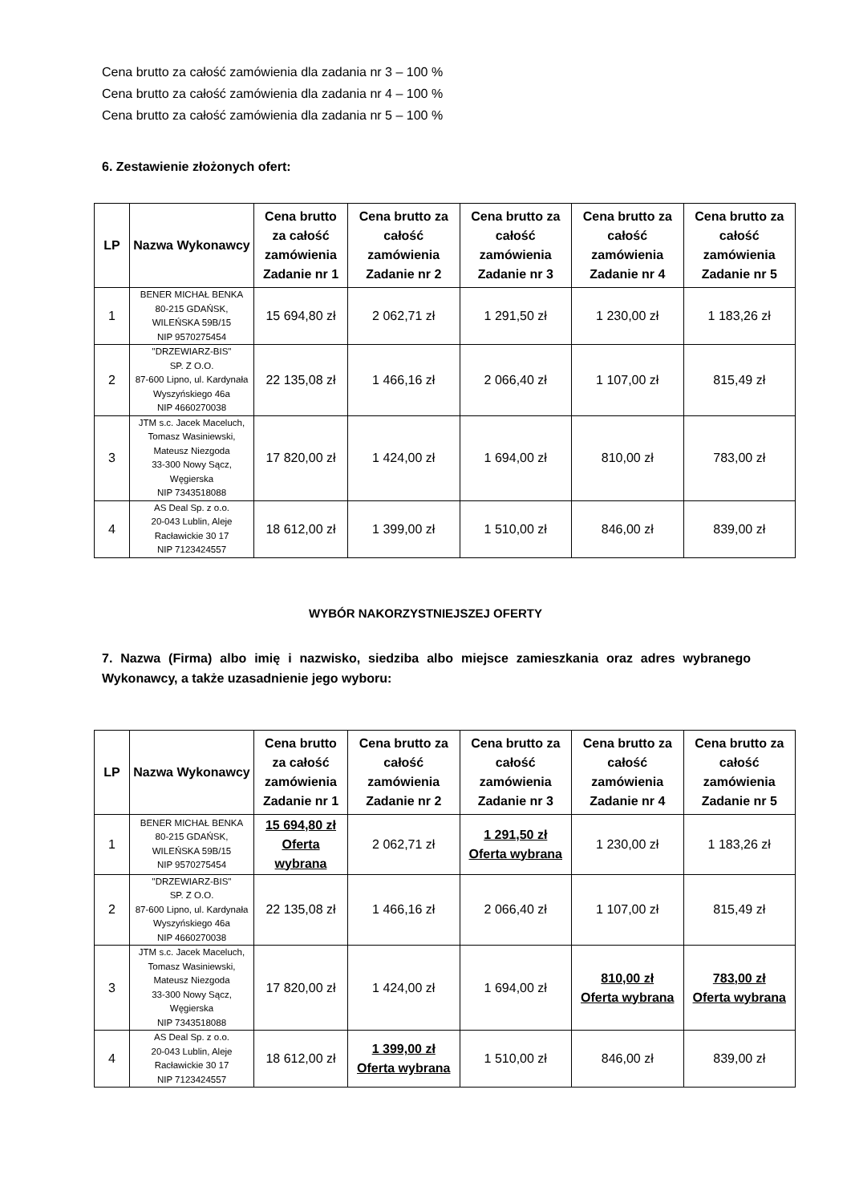Cena brutto za całość zamówienia dla zadania nr 3 – 100 %
Cena brutto za całość zamówienia dla zadania nr 4 – 100 %
Cena brutto za całość zamówienia dla zadania nr 5 – 100 %
6. Zestawienie złożonych ofert:
| LP | Nazwa Wykonawcy | Cena brutto za całość zamówienia Zadanie nr 1 | Cena brutto za całość zamówienia Zadanie nr 2 | Cena brutto za całość zamówienia Zadanie nr 3 | Cena brutto za całość zamówienia Zadanie nr 4 | Cena brutto za całość zamówienia Zadanie nr 5 |
| --- | --- | --- | --- | --- | --- | --- |
| 1 | BENER MICHAŁ BENKA 80-215 GDAŃSK, WILEŃSKA 59B/15 NIP 9570275454 | 15 694,80 zł | 2 062,71 zł | 1 291,50 zł | 1 230,00 zł | 1 183,26 zł |
| 2 | "DRZEWIARZ-BIS" SP. Z O.O. 87-600 Lipno, ul. Kardynała Wyszyńskiego 46a NIP 4660270038 | 22 135,08 zł | 1 466,16 zł | 2 066,40 zł | 1 107,00 zł | 815,49 zł |
| 3 | JTM s.c. Jacek Maceluch, Tomasz Wasiniewski, Mateusz Niezgoda 33-300 Nowy Sącz, Węgierska NIP 7343518088 | 17 820,00 zł | 1 424,00 zł | 1 694,00 zł | 810,00 zł | 783,00 zł |
| 4 | AS Deal Sp. z o.o. 20-043 Lublin, Aleje Racławickie 30 17 NIP 7123424557 | 18 612,00 zł | 1 399,00 zł | 1 510,00 zł | 846,00 zł | 839,00 zł |
WYBÓR NAKORZYSTNIEJSZEJ OFERTY
7. Nazwa (Firma) albo imię i nazwisko, siedziba albo miejsce zamieszkania oraz adres wybranego Wykonawcy, a także uzasadnienie jego wyboru:
| LP | Nazwa Wykonawcy | Cena brutto za całość zamówienia Zadanie nr 1 | Cena brutto za całość zamówienia Zadanie nr 2 | Cena brutto za całość zamówienia Zadanie nr 3 | Cena brutto za całość zamówienia Zadanie nr 4 | Cena brutto za całość zamówienia Zadanie nr 5 |
| --- | --- | --- | --- | --- | --- | --- |
| 1 | BENER MICHAŁ BENKA 80-215 GDAŃSK, WILEŃSKA 59B/15 NIP 9570275454 | 15 694,80 zł Oferta wybrana | 2 062,71 zł | 1 291,50 zł Oferta wybrana | 1 230,00 zł | 1 183,26 zł |
| 2 | "DRZEWIARZ-BIS" SP. Z O.O. 87-600 Lipno, ul. Kardynała Wyszyńskiego 46a NIP 4660270038 | 22 135,08 zł | 1 466,16 zł | 2 066,40 zł | 1 107,00 zł | 815,49 zł |
| 3 | JTM s.c. Jacek Maceluch, Tomasz Wasiniewski, Mateusz Niezgoda 33-300 Nowy Sącz, Węgierska NIP 7343518088 | 17 820,00 zł | 1 424,00 zł | 1 694,00 zł | 810,00 zł Oferta wybrana | 783,00 zł Oferta wybrana |
| 4 | AS Deal Sp. z o.o. 20-043 Lublin, Aleje Racławickie 30 17 NIP 7123424557 | 18 612,00 zł | 1 399,00 zł Oferta wybrana | 1 510,00 zł | 846,00 zł | 839,00 zł |